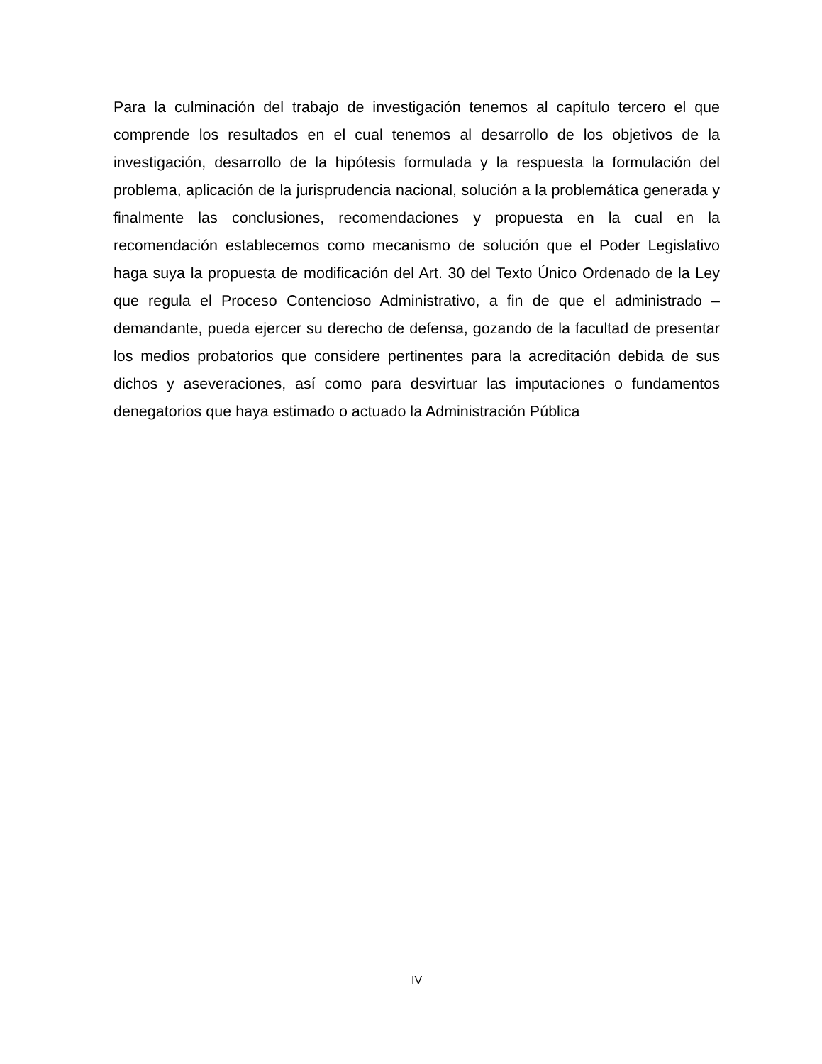Para la culminación del trabajo de investigación tenemos al capítulo tercero el que comprende los resultados en el cual tenemos al desarrollo de los objetivos de la investigación, desarrollo de la hipótesis formulada y la respuesta la formulación del problema, aplicación de la jurisprudencia nacional, solución a la problemática generada y finalmente las conclusiones, recomendaciones y propuesta en la cual en la recomendación establecemos como mecanismo de solución que el Poder Legislativo haga suya la propuesta de modificación del Art. 30 del Texto Único Ordenado de la Ley que regula el Proceso Contencioso Administrativo, a fin de que el administrado – demandante, pueda ejercer su derecho de defensa, gozando de la facultad de presentar los medios probatorios que considere pertinentes para la acreditación debida de sus dichos y aseveraciones, así como para desvirtuar las imputaciones o fundamentos denegatorios que haya estimado o actuado la Administración Pública
IV